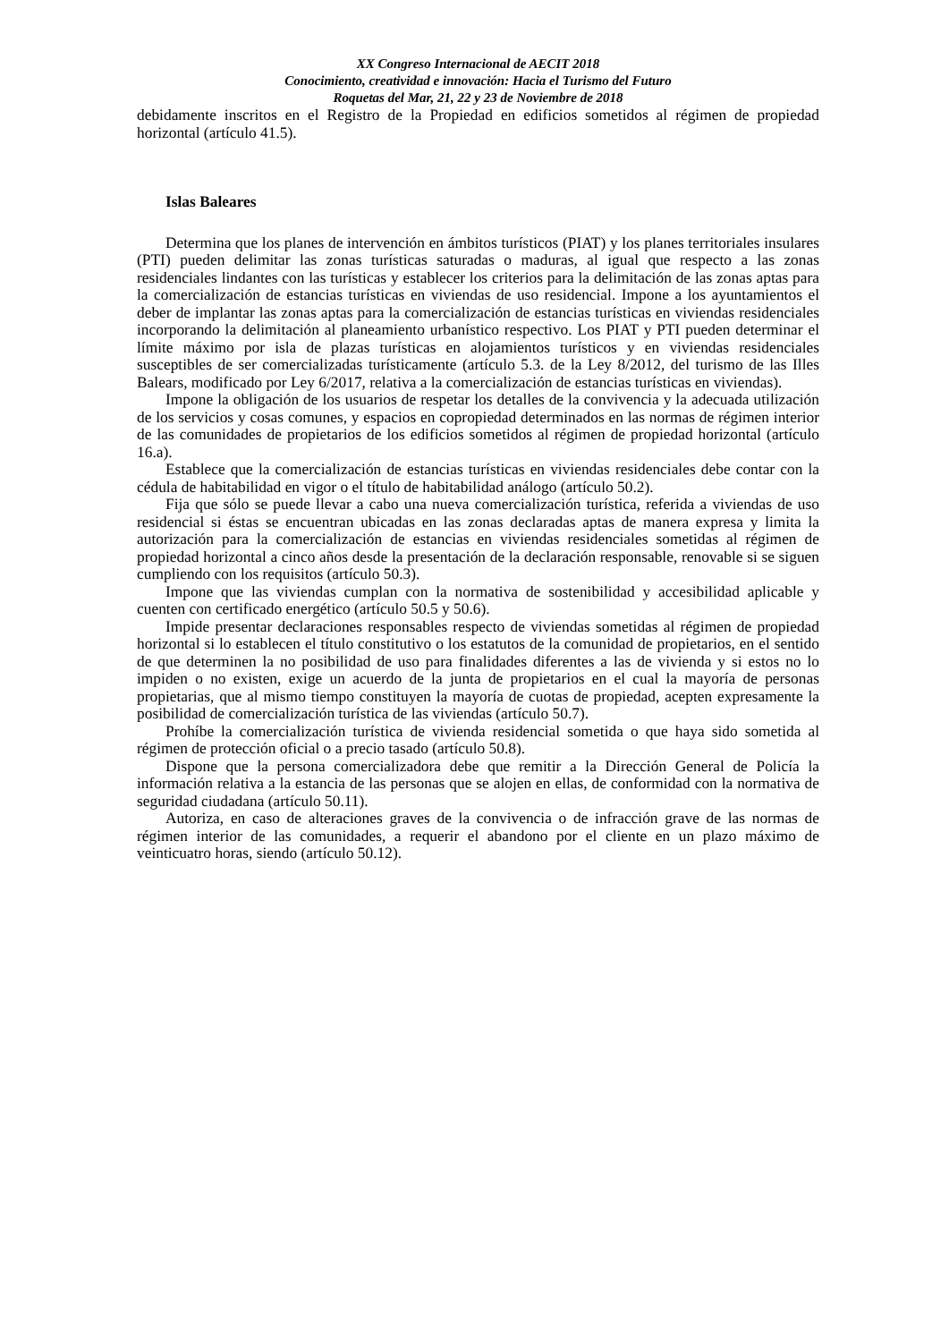XX Congreso Internacional de AECIT 2018
Conocimiento, creatividad e innovación: Hacia el Turismo del Futuro
Roquetas del Mar, 21, 22 y 23 de Noviembre de 2018
debidamente inscritos en el Registro de la Propiedad en edificios sometidos al régimen de propiedad horizontal (artículo 41.5).
Islas Baleares
Determina que los planes de intervención en ámbitos turísticos (PIAT) y los planes territoriales insulares (PTI) pueden delimitar las zonas turísticas saturadas o maduras, al igual que respecto a las zonas residenciales lindantes con las turísticas y establecer los criterios para la delimitación de las zonas aptas para la comercialización de estancias turísticas en viviendas de uso residencial. Impone a los ayuntamientos el deber de implantar las zonas aptas para la comercialización de estancias turísticas en viviendas residenciales incorporando la delimitación al planeamiento urbanístico respectivo. Los PIAT y PTI pueden determinar el límite máximo por isla de plazas turísticas en alojamientos turísticos y en viviendas residenciales susceptibles de ser comercializadas turísticamente (artículo 5.3. de la Ley 8/2012, del turismo de las Illes Balears, modificado por Ley 6/2017, relativa a la comercialización de estancias turísticas en viviendas).
Impone la obligación de los usuarios de respetar los detalles de la convivencia y la adecuada utilización de los servicios y cosas comunes, y espacios en copropiedad determinados en las normas de régimen interior de las comunidades de propietarios de los edificios sometidos al régimen de propiedad horizontal (artículo 16.a).
Establece que la comercialización de estancias turísticas en viviendas residenciales debe contar con la cédula de habitabilidad en vigor o el título de habitabilidad análogo (artículo 50.2).
Fija que sólo se puede llevar a cabo una nueva comercialización turística, referida a viviendas de uso residencial si éstas se encuentran ubicadas en las zonas declaradas aptas de manera expresa y limita la autorización para la comercialización de estancias en viviendas residenciales sometidas al régimen de propiedad horizontal a cinco años desde la presentación de la declaración responsable, renovable si se siguen cumpliendo con los requisitos (artículo 50.3).
Impone que las viviendas cumplan con la normativa de sostenibilidad y accesibilidad aplicable y cuenten con certificado energético (artículo 50.5 y 50.6).
Impide presentar declaraciones responsables respecto de viviendas sometidas al régimen de propiedad horizontal si lo establecen el título constitutivo o los estatutos de la comunidad de propietarios, en el sentido de que determinen la no posibilidad de uso para finalidades diferentes a las de vivienda y si estos no lo impiden o no existen, exige un acuerdo de la junta de propietarios en el cual la mayoría de personas propietarias, que al mismo tiempo constituyen la mayoría de cuotas de propiedad, acepten expresamente la posibilidad de comercialización turística de las viviendas (artículo 50.7).
Prohíbe la comercialización turística de vivienda residencial sometida o que haya sido sometida al régimen de protección oficial o a precio tasado (artículo 50.8).
Dispone que la persona comercializadora debe que remitir a la Dirección General de Policía la información relativa a la estancia de las personas que se alojen en ellas, de conformidad con la normativa de seguridad ciudadana (artículo 50.11).
Autoriza, en caso de alteraciones graves de la convivencia o de infracción grave de las normas de régimen interior de las comunidades, a requerir el abandono por el cliente en un plazo máximo de veinticuatro horas, siendo (artículo 50.12).